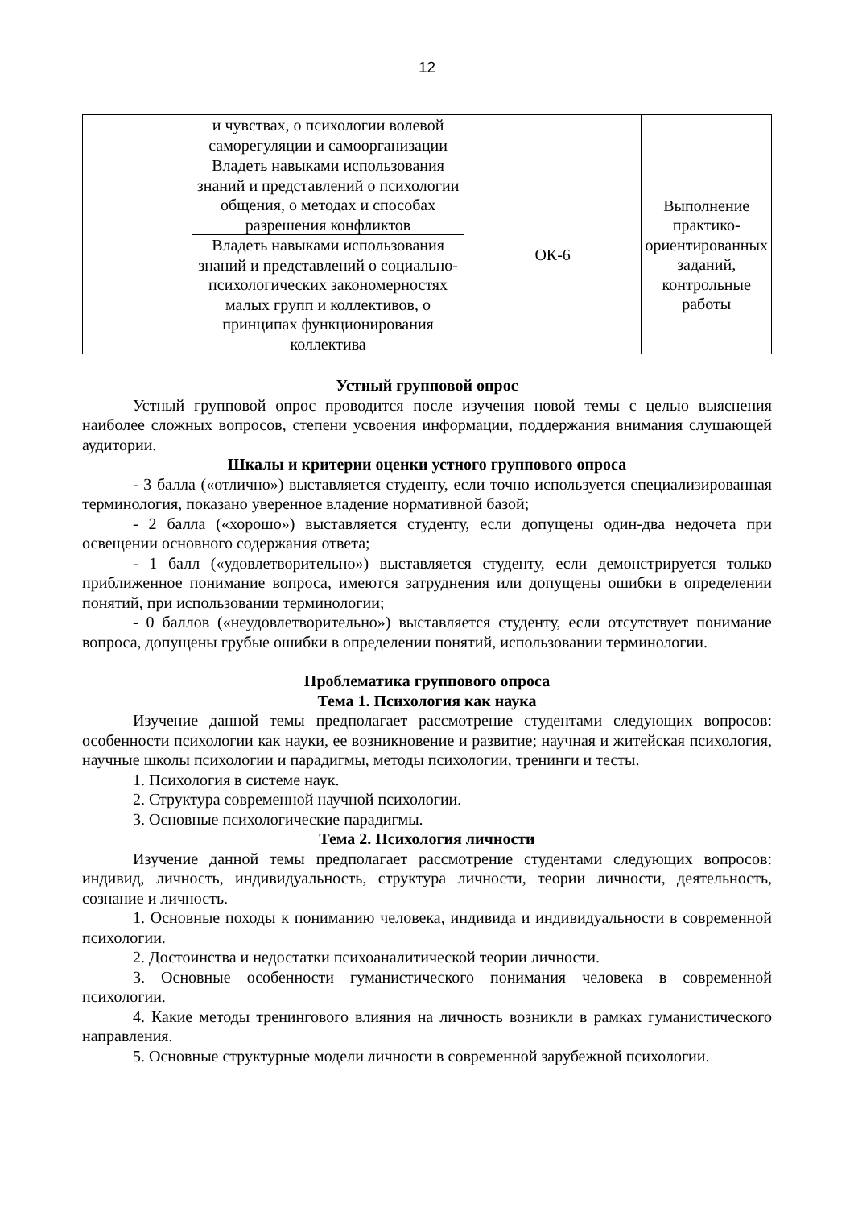12
| | и чувствах, о психологии волевой саморегуляции и самоорганизации | | |
| | Владеть навыками использования знаний и представлений о психологии общения, о методах и способах разрешения конфликтов | ОК-6 | Выполнение практико-ориентированных заданий, контрольные работы |
| | Владеть навыками использования знаний и представлений о социально-психологических закономерностях малых групп и коллективов, о принципах функционирования коллектива | | |
Устный групповой опрос
Устный групповой опрос проводится после изучения новой темы с целью выяснения наиболее сложных вопросов, степени усвоения информации, поддержания внимания слушающей аудитории.
Шкалы и критерии оценки устного группового опроса
- 3 балла («отлично») выставляется студенту, если точно используется специализированная терминология, показано уверенное владение нормативной базой;
- 2 балла («хорошо») выставляется студенту, если допущены один-два недочета при освещении основного содержания ответа;
- 1 балл («удовлетворительно») выставляется студенту, если демонстрируется только приближенное понимание вопроса, имеются затруднения или допущены ошибки в определении понятий, при использовании терминологии;
- 0 баллов («неудовлетворительно») выставляется студенту, если отсутствует понимание вопроса, допущены грубые ошибки в определении понятий, использовании терминологии.
Проблематика группового опроса
Тема 1. Психология как наука
Изучение данной темы предполагает рассмотрение студентами следующих вопросов: особенности психологии как науки, ее возникновение и развитие; научная и житейская психология, научные школы психологии и парадигмы, методы психологии, тренинги и тесты.
1. Психология в системе наук.
2. Структура современной научной психологии.
3. Основные психологические парадигмы.
Тема 2. Психология личности
Изучение данной темы предполагает рассмотрение студентами следующих вопросов: индивид, личность, индивидуальность, структура личности, теории личности, деятельность, сознание и личность.
1. Основные походы к пониманию человека, индивида и индивидуальности в современной психологии.
2. Достоинства и недостатки психоаналитической теории личности.
3. Основные особенности гуманистического понимания человека в современной психологии.
4. Какие методы тренингового влияния на личность возникли в рамках гуманистического направления.
5. Основные структурные модели личности в современной зарубежной психологии.